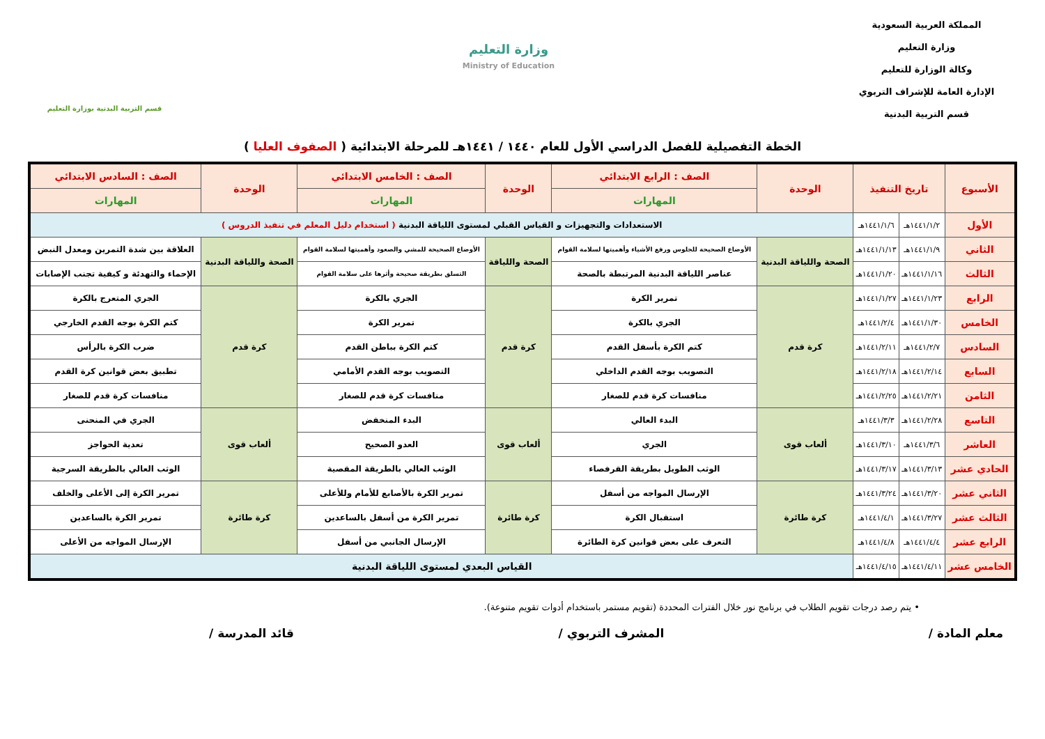المملكة العربية السعودية
وزارة التعليم
وكالة الوزارة للتعليم
الإدارة العامة للإشراف التربوي
قسم التربية البدنية
وزارة التعليم
Ministry of Education
قسم التربية البدنية بوزارة التعليم
الخطة التفصيلية للفصل الدراسي الأول للعام ١٤٤٠ / ١٤٤١هـ للمرحلة الابتدائية ( الصفوف العليا )
| الأسبوع | تاريخ التنفيذ | | الوحدة | الصف : الرابع الابتدائي | الوحدة | الصف : الخامس الابتدائي | الوحدة | الصف : السادس الابتدائي |
| --- | --- | --- | --- | --- | --- | --- | --- | --- |
| | | | | المهارات | | المهارات | | المهارات |
| الأول | ١٤٤١/١/٢هـ | ١٤٤١/١/٦هـ | الاستعدادات والتجهيزات و القياس القبلي لمستوى اللياقة البدنية ( استخدام دليل المعلم في تنفيذ الدروس ) | | | | | |
| الثاني | ١٤٤١/١/٩هـ | ١٤٤١/١/١٣هـ | الصحة واللياقة البدنية | الأوضاع الصحيحة للجلوس ورفع الأشياء وأهميتها لسلامة القوام | الصحة واللياقة | الأوضاع الصحيحة للمشي والصعود وأهميتها لسلامة القوام | الصحة واللياقة البدنية | العلاقة بين شدة التمرين ومعدل النبض |
| الثالث | ١٤٤١/١/١٦هـ | ١٤٤١/١/٢٠هـ | | عناصر اللياقة البدنية المرتبطة بالصحة | | التسلق بطريقة صحيحة وأثرها على سلامة القوام | | الإحماء والتهدئة و كيفية تجنب الإصابات |
| الرابع | ١٤٤١/١/٢٣هـ | ١٤٤١/١/٢٧هـ | كرة قدم | تمرير الكرة | كرة قدم | الجري بالكرة | كرة قدم | الجري المتعرج بالكرة |
| الخامس | ١٤٤١/١/٣٠هـ | ١٤٤١/٢/٤هـ | | الجري بالكرة | | تمرير الكرة | | كتم الكرة بوجه القدم الخارجي |
| السادس | ١٤٤١/٢/٧هـ | ١٤٤١/٢/١١هـ | | كتم الكرة بأسفل القدم | | كتم الكرة بباطن القدم | | ضرب الكرة بالرأس |
| السابع | ١٤٤١/٢/١٤هـ | ١٤٤١/٢/١٨هـ | | التصويب بوجه القدم الداخلي | | التصويب بوجه القدم الأمامي | | تطبيق بعض قوانين كرة القدم |
| الثامن | ١٤٤١/٢/٢١هـ | ١٤٤١/٢/٢٥هـ | | منافسات كرة قدم للصغار | | منافسات كرة قدم للصغار | | منافسات كرة قدم للصغار |
| التاسع | ١٤٤١/٢/٢٨هـ | ١٤٤١/٣/٣هـ | ألعاب قوى | البدء العالي | ألعاب قوى | البدء المنخفض | ألعاب قوى | الجري في المنحنى |
| العاشر | ١٤٤١/٣/٦هـ | ١٤٤١/٣/١٠هـ | | الجري | | العدو الصحيح | | تعدية الحواجز |
| الحادي عشر | ١٤٤١/٣/١٣هـ | ١٤٤١/٣/١٧هـ | | الوثب الطويل بطريقة القرفصاء | | الوثب العالي بالطريقة المقصية | | الوثب العالي بالطريقة السرجية |
| الثاني عشر | ١٤٤١/٣/٢٠هـ | ١٤٤١/٣/٢٤هـ | كرة طائرة | الإرسال المواجه من أسفل | كرة طائرة | تمرير الكرة بالأصابع للأمام وللأعلى | كرة طائرة | تمرير الكرة إلى الأعلى والخلف |
| الثالث عشر | ١٤٤١/٣/٢٧هـ | ١٤٤١/٤/١هـ | | استقبال الكرة | | تمرير الكرة من أسفل بالساعدين | | تمرير الكرة بالساعدين |
| الرابع عشر | ١٤٤١/٤/٤هـ | ١٤٤١/٤/٨هـ | | التعرف على بعض قوانين كرة الطائرة | | الإرسال الجانبي من أسفل | | الإرسال المواجه من الأعلى |
| الخامس عشر | ١٤٤١/٤/١١هـ | ١٤٤١/٤/١٥هـ | القياس البعدي لمستوى اللياقة البدنية | | | | | |
• يتم رصد درجات تقويم الطلاب في برنامج نور خلال الفترات المحددة (تقويم مستمر باستخدام أدوات تقويم متنوعة).
معلم المادة / المشرف التربوي / قائد المدرسة /